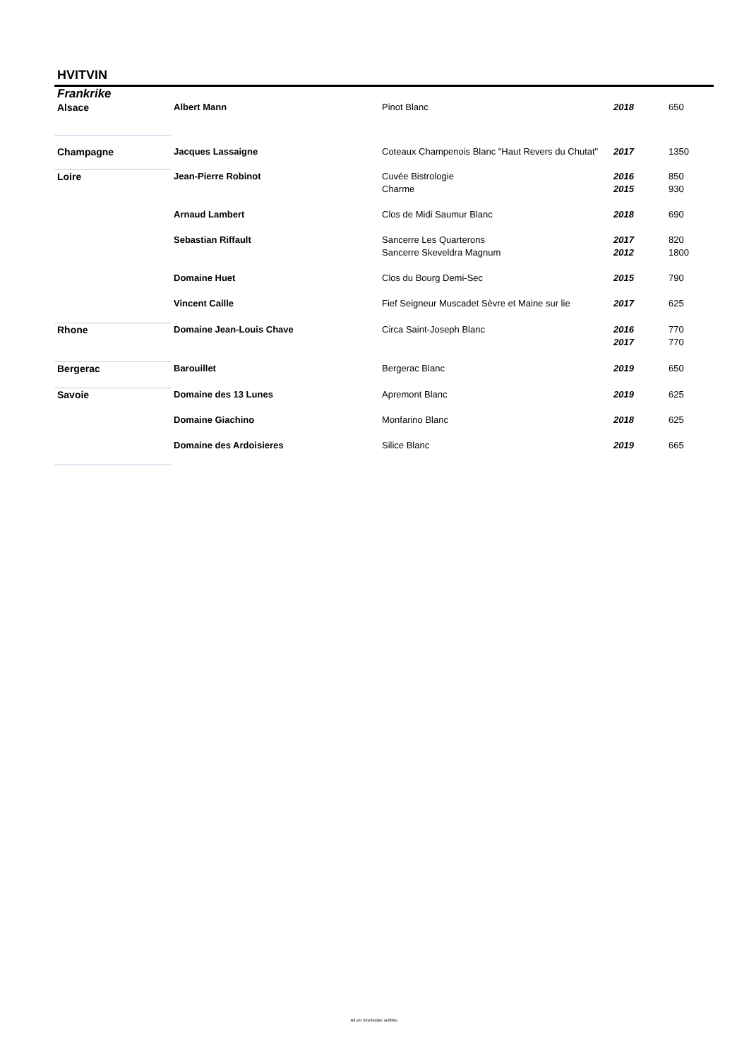HVITVIN
Frankrike
| Alsace | Albert Mann | Pinot Blanc | 2018 | 650 |
| Champagne | Jacques Lassaigne | Coteaux Champenois Blanc "Haut Revers du Chutat" | 2017 | 1350 |
| Loire | Jean-Pierre Robinot | Cuvée Bistrologie | 2016 | 850 |
| | | Charme | 2015 | 930 |
| | Arnaud Lambert | Clos de Midi Saumur Blanc | 2018 | 690 |
| | Sebastian Riffault | Sancerre Les Quarterons | 2017 | 820 |
| | | Sancerre Skeveldra Magnum | 2012 | 1800 |
| | Domaine Huet | Clos du Bourg Demi-Sec | 2015 | 790 |
| | Vincent Caille | Fief Seigneur Muscadet Sèvre et Maine sur lie | 2017 | 625 |
| Rhone | Domaine Jean-Louis Chave | Circa Saint-Joseph Blanc | 2016 | 770 |
| | | | 2017 | 770 |
| Bergerac | Barouillet | Bergerac Blanc | 2019 | 650 |
| Savoie | Domaine des 13 Lunes | Apremont Blanc | 2019 | 625 |
| | Domaine Giachino | Monfarino Blanc | 2018 | 625 |
| | Domaine des Ardoisieres | Silice Blanc | 2019 | 665 |
All vin inneholder sulfitter.